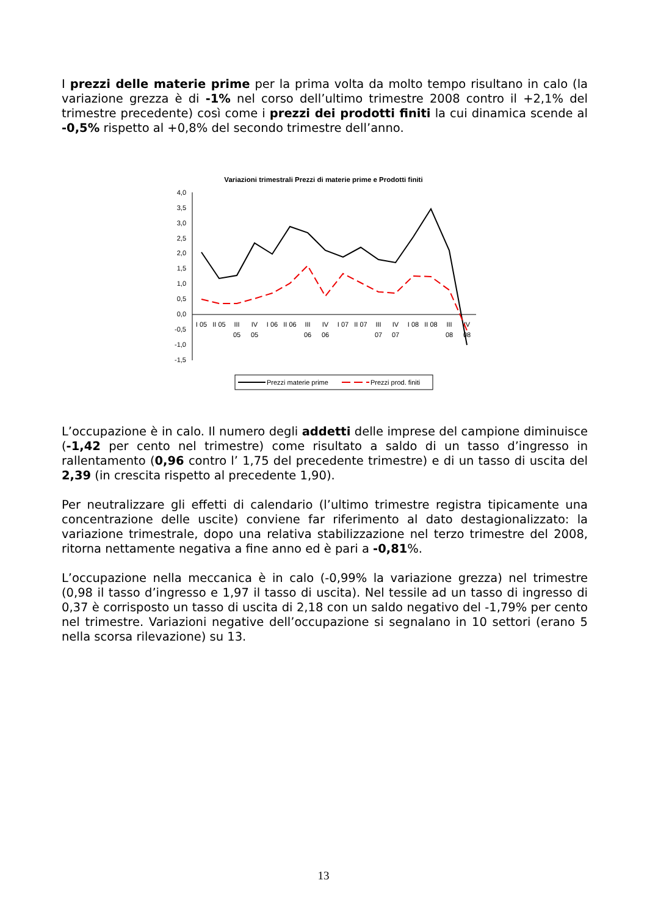I prezzi delle materie prime per la prima volta da molto tempo risultano in calo (la variazione grezza è di -1% nel corso dell’ultimo trimestre 2008 contro il +2,1% del trimestre precedente) così come i prezzi dei prodotti finiti la cui dinamica scende al -0,5% rispetto al +0,8% del secondo trimestre dell’anno.
Variazioni trimestrali Prezzi di materie prime e Prodotti finiti
4,0
3,5
3,0
2,5
2,0
1,5
1,0
0,5
0,0
-0,5
-1,0
-1,5
I 05
II 05
III
05
IV
05
I 06
II 06
III
06
IV
06
I 07
II 07
III
07
IV
07
I 08
II 08
III
08
IV
08
Prezzi materie prime
Prezzi prod. finiti
L’occupazione è in calo. Il numero degli addetti delle imprese del campione diminuisce (-1,42 per cento nel trimestre) come risultato a saldo di un tasso d’ingresso in rallentamento (0,96 contro l’ 1,75 del precedente trimestre) e di un tasso di uscita del 2,39 (in crescita rispetto al precedente 1,90).
Per neutralizzare gli effetti di calendario (l’ultimo trimestre registra tipicamente una concentrazione delle uscite) conviene far riferimento al dato destagionalizzato: la variazione trimestrale, dopo una relativa stabilizzazione nel terzo trimestre del 2008, ritorna nettamente negativa a fine anno ed è pari a -0,81%.
L’occupazione nella meccanica è in calo (-0,99% la variazione grezza) nel trimestre (0,98 il tasso d’ingresso e 1,97 il tasso di uscita). Nel tessile ad un tasso di ingresso di 0,37 è corrisposto un tasso di uscita di 2,18 con un saldo negativo del -1,79% per cento nel trimestre. Variazioni negative dell’occupazione si segnalano in 10 settori (erano 5 nella scorsa rilevazione) su 13.
13